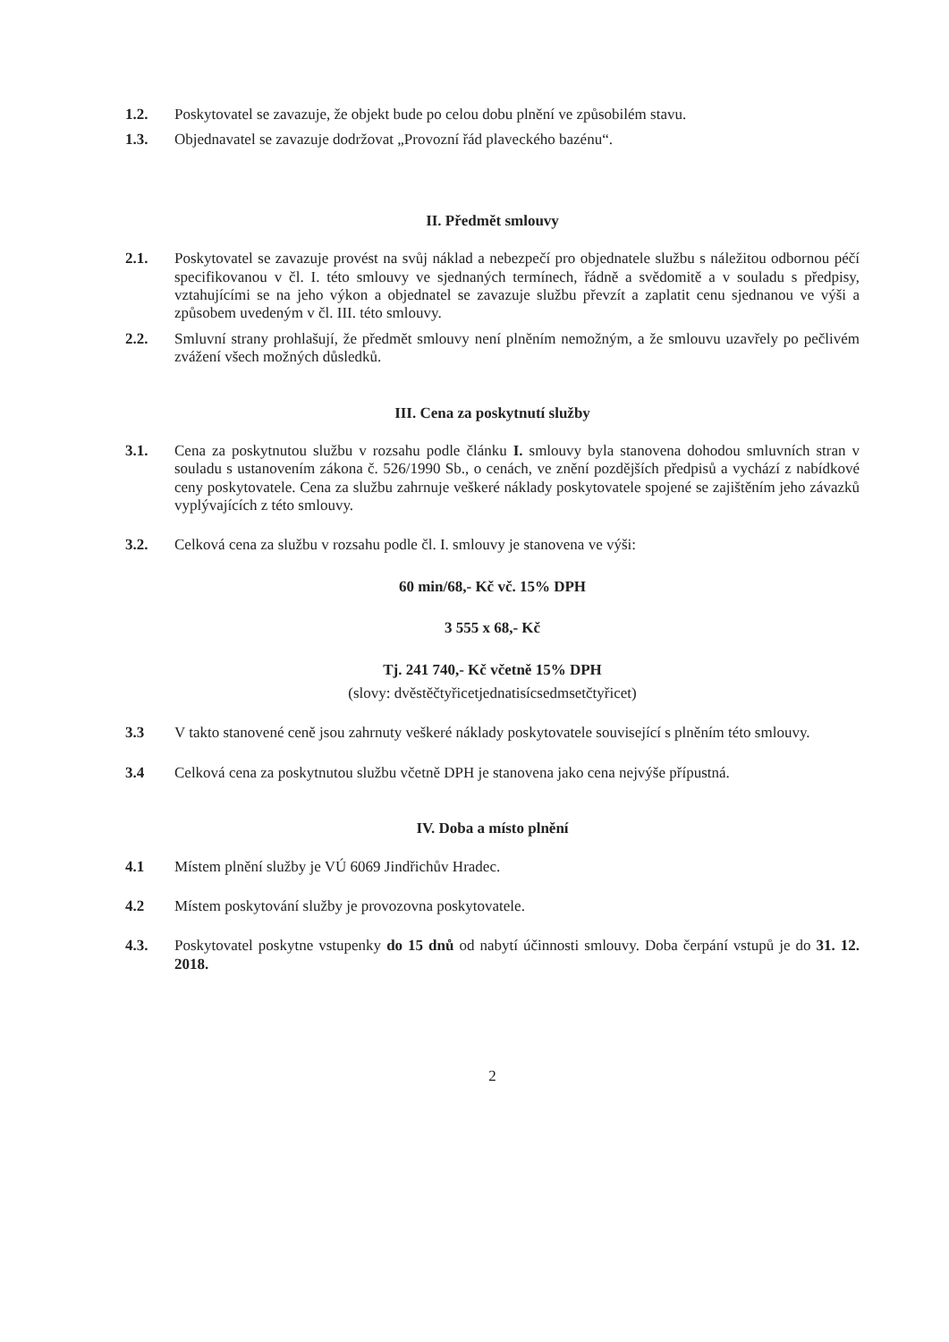1.2. Poskytovatel se zavazuje, že objekt bude po celou dobu plnění ve způsobilém stavu.
1.3. Objednavatel se zavazuje dodržovat „Provozní řád plaveckého bazénu“.
II. Předmět smlouvy
2.1. Poskytovatel se zavazuje provést na svůj náklad a nebezpečí pro objednatele službu s náležitou odbornou péčí specifikovanou v čl. I. této smlouvy ve sjednaných termínech, řádně a svědomitě a v souladu s předpisy, vztahujícími se na jeho výkon a objednatel se zavazuje službu převzít a zaplatit cenu sjednanou ve výši a způsobem uvedeným v čl. III. této smlouvy.
2.2. Smluvní strany prohlašují, že předmět smlouvy není plněním nemožným, a že smlouvu uzavřely po pečlivém zvážení všech možných důsledků.
III. Cena za poskytnutí služby
3.1. Cena za poskytnutou službu v rozsahu podle článku I. smlouvy byla stanovena dohodou smluvních stran v souladu s ustanovením zákona č. 526/1990 Sb., o cenách, ve znění pozdějších předpisů a vychází z nabídkové ceny poskytovatele. Cena za službu zahrnuje veškeré náklady poskytovatele spojené se zajištěním jeho závazků vyplývajících z této smlouvy.
3.2. Celková cena za službu v rozsahu podle čl. I. smlouvy je stanovena ve výši:
60 min/68,- Kč vč. 15% DPH
3 555 x 68,- Kč
Tj. 241 740,- Kč včetně 15% DPH
(slovy: dvěstěčtyřicetjednatisícsedmsetčtyřicet)
3.3 V takto stanovené ceně jsou zahrnuty veškeré náklady poskytovatele související s plněním této smlouvy.
3.4 Celková cena za poskytnutou službu včetně DPH je stanovena jako cena nejvýše přípustná.
IV. Doba a místo plnění
4.1 Místem plnění služby je VÚ 6069 Jindřichův Hradec.
4.2 Místem poskytování služby je provozovna poskytovatele.
4.3. Poskytovatel poskytne vstupenky do 15 dnů od nabytí účinnosti smlouvy. Doba čerpání vstupů je do 31. 12. 2018.
2